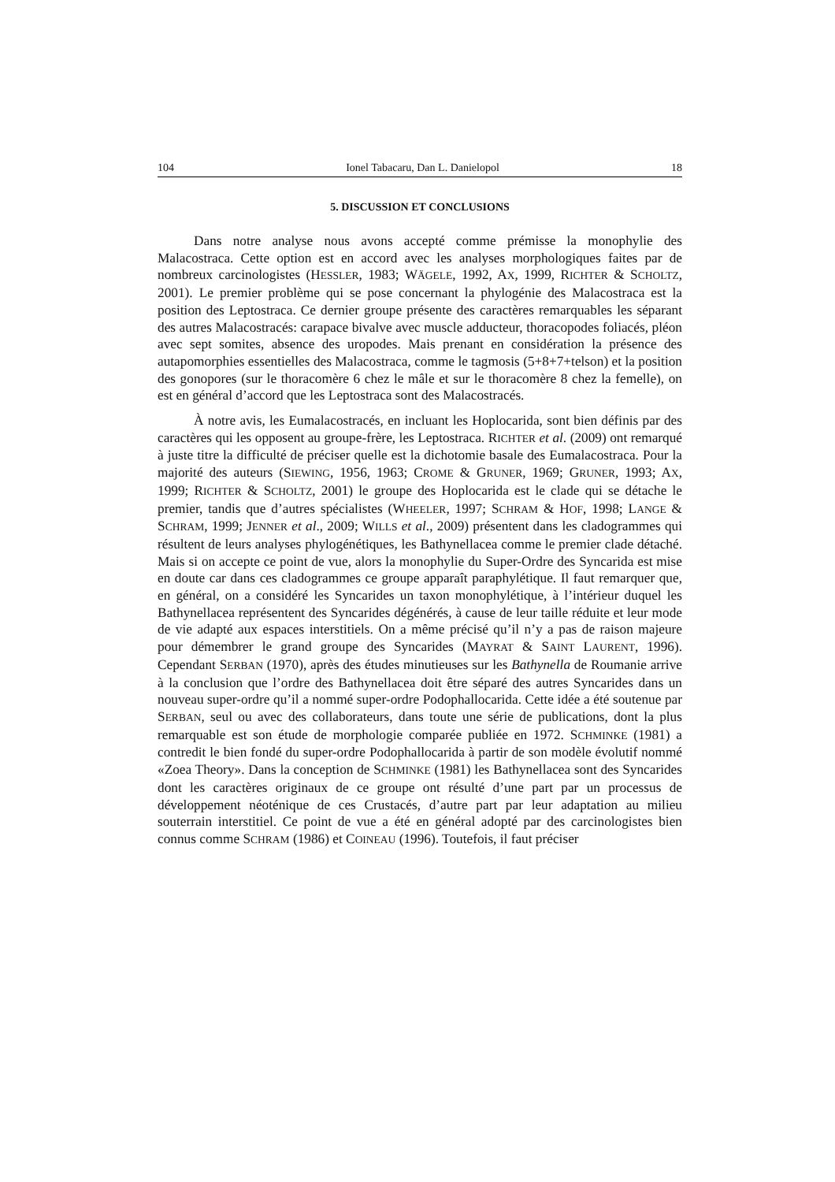104 Ionel Tabacaru, Dan L. Danielopol 18
5. DISCUSSION ET CONCLUSIONS
Dans notre analyse nous avons accepté comme prémisse la monophylie des Malacostraca. Cette option est en accord avec les analyses morphologiques faites par de nombreux carcinologistes (HESSLER, 1983; WÄGELE, 1992, AX, 1999, RICHTER & SCHOLTZ, 2001). Le premier problème qui se pose concernant la phylogénie des Malacostraca est la position des Leptostraca. Ce dernier groupe présente des caractères remarquables les séparant des autres Malacostracés: carapace bivalve avec muscle adducteur, thoracopodes foliacés, pléon avec sept somites, absence des uropodes. Mais prenant en considération la présence des autapomorphies essentielles des Malacostraca, comme le tagmosis (5+8+7+telson) et la position des gonopores (sur le thoracomère 6 chez le mâle et sur le thoracomère 8 chez la femelle), on est en général d’accord que les Leptostraca sont des Malacostracés.
À notre avis, les Eumalacostracés, en incluant les Hoplocarida, sont bien définis par des caractères qui les opposent au groupe-frère, les Leptostraca. RICHTER et al. (2009) ont remarqué à juste titre la difficulté de préciser quelle est la dichotomie basale des Eumalacostraca. Pour la majorité des auteurs (SIEWING, 1956, 1963; CROME & GRUNER, 1969; GRUNER, 1993; AX, 1999; RICHTER & SCHOLTZ, 2001) le groupe des Hoplocarida est le clade qui se détache le premier, tandis que d’autres spécialistes (WHEELER, 1997; SCHRAM & HOF, 1998; LANGE & SCHRAM, 1999; JENNER et al., 2009; WILLS et al., 2009) présentent dans les cladogrammes qui résultent de leurs analyses phylogénétiques, les Bathynellacea comme le premier clade détaché. Mais si on accepte ce point de vue, alors la monophylie du Super-Ordre des Syncarida est mise en doute car dans ces cladogrammes ce groupe apparaît paraphylétique. Il faut remarquer que, en général, on a considéré les Syncarides un taxon monophylétique, à l’intérieur duquel les Bathynellacea représentent des Syncarides dégénérés, à cause de leur taille réduite et leur mode de vie adapté aux espaces interstitiels. On a même précisé qu’il n’y a pas de raison majeure pour démembrer le grand groupe des Syncarides (MAYRAT & SAINT LAURENT, 1996). Cependant SERBAN (1970), après des études minutieuses sur les Bathynella de Roumanie arrive à la conclusion que l’ordre des Bathynellacea doit être séparé des autres Syncarides dans un nouveau super-ordre qu’il a nommé super-ordre Podophallocarida. Cette idée a été soutenue par SERBAN, seul ou avec des collaborateurs, dans toute une série de publications, dont la plus remarquable est son étude de morphologie comparée publiée en 1972. SCHMINKE (1981) a contredit le bien fondé du super-ordre Podophallocarida à partir de son modèle évolutif nommé «Zoea Theory». Dans la conception de SCHMINKE (1981) les Bathynellacea sont des Syncarides dont les caractères originaux de ce groupe ont résulté d’une part par un processus de développement néoténique de ces Crustacés, d’autre part par leur adaptation au milieu souterrain interstitiel. Ce point de vue a été en général adopté par des carcinologistes bien connus comme SCHRAM (1986) et COINEAU (1996). Toutefois, il faut préciser